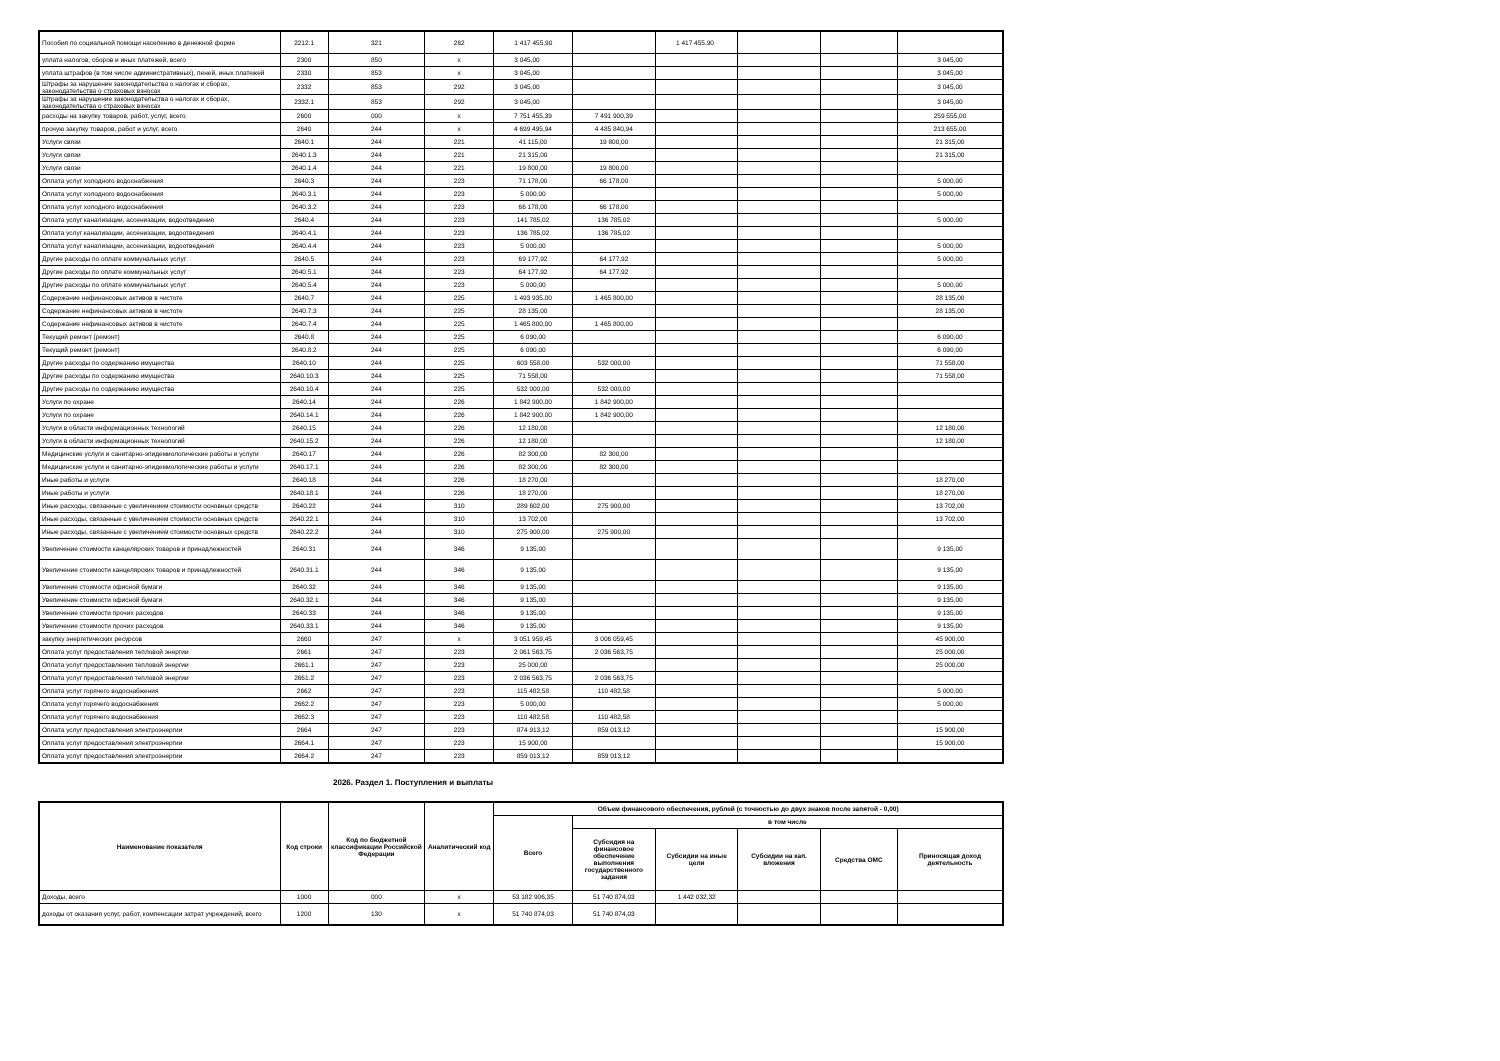| Пособия по социальной помощи населению в денежной форме | 2212.1 | 321 | 262 | 1 417 455,90 | | 1 417 455,90 | | | |
| уплата налогов, сборов и иных платежей, всего | 2300 | 850 | x | 3 045,00 | | | | | 3 045,00 |
| уплата штрафов (в том числе административных), пеней, иных платежей | 2330 | 853 | x | 3 045,00 | | | | | 3 045,00 |
| Штрафы за нарушение законодательства о налогах и сборах, законодательства о страховых взносах | 2332 | 853 | 292 | 3 045,00 | | | | | 3 045,00 |
| Штрафы за нарушение законодательства о налогах и сборах, законодательства о страховых взносах | 2332.1 | 853 | 292 | 3 045,00 | | | | | 3 045,00 |
| расходы на закупку товаров, работ, услуг, всего | 2600 | 000 | x | 7 751 455,39 | 7 491 900,39 | | | | 259 555,00 |
| прочую закупку товаров, работ и услуг, всего | 2640 | 244 | x | 4 699 495,94 | 4 485 840,94 | | | | 213 655,00 |
| Услуги связи | 2640.1 | 244 | 221 | 41 115,00 | 19 800,00 | | | | 21 315,00 |
| Услуги связи | 2640.1.3 | 244 | 221 | 21 315,00 | | | | | 21 315,00 |
| Услуги связи | 2640.1.4 | 244 | 221 | 19 800,00 | 19 800,00 | | | | |
| Оплата услуг холодного водоснабжения | 2640.3 | 244 | 223 | 71 178,00 | 66 178,00 | | | | 5 000,00 |
| Оплата услуг холодного водоснабжения | 2640.3.1 | 244 | 223 | 5 000,00 | | | | | 5 000,00 |
| Оплата услуг холодного водоснабжения | 2640.3.2 | 244 | 223 | 66 178,00 | 66 178,00 | | | | |
| Оплата услуг канализации, ассенизации, водоотведения | 2640.4 | 244 | 223 | 141 785,02 | 136 785,02 | | | | 5 000,00 |
| Оплата услуг канализации, ассенизации, водоотведения | 2640.4.1 | 244 | 223 | 136 785,02 | 136 785,02 | | | | |
| Оплата услуг канализации, ассенизации, водоотведения | 2640.4.4 | 244 | 223 | 5 000,00 | | | | | 5 000,00 |
| Другие расходы по оплате коммунальных услуг | 2640.5 | 244 | 223 | 69 177,92 | 64 177,92 | | | | 5 000,00 |
| Другие расходы по оплате коммунальных услуг | 2640.5.1 | 244 | 223 | 64 177,92 | 64 177,92 | | | | |
| Другие расходы по оплате коммунальных услуг | 2640.5.4 | 244 | 223 | 5 000,00 | | | | | 5 000,00 |
| Содержание нефинансовых активов в чистоте | 2640.7 | 244 | 225 | 1 493 935,00 | 1 465 800,00 | | | | 28 135,00 |
| Содержание нефинансовых активов в чистоте | 2640.7.3 | 244 | 225 | 28 135,00 | | | | | 28 135,00 |
| Содержание нефинансовых активов в чистоте | 2640.7.4 | 244 | 225 | 1 465 800,00 | 1 465 800,00 | | | | |
| Текущий ремонт (ремонт) | 2640.8 | 244 | 225 | 6 090,00 | | | | | 6 090,00 |
| Текущий ремонт (ремонт) | 2640.8.2 | 244 | 225 | 6 090,00 | | | | | 6 090,00 |
| Другие расходы по содержанию имущества | 2640.10 | 244 | 225 | 603 558,00 | 532 000,00 | | | | 71 558,00 |
| Другие расходы по содержанию имущества | 2640.10.3 | 244 | 225 | 71 558,00 | | | | | 71 558,00 |
| Другие расходы по содержанию имущества | 2640.10.4 | 244 | 225 | 532 000,00 | 532 000,00 | | | | |
| Услуги по охране | 2640.14 | 244 | 226 | 1 842 900,00 | 1 842 900,00 | | | | |
| Услуги по охране | 2640.14.1 | 244 | 226 | 1 842 900,00 | 1 842 900,00 | | | | |
| Услуги в области информационных технологий | 2640.15 | 244 | 226 | 12 180,00 | | | | | 12 180,00 |
| Услуги в области информационных технологий | 2640.15.2 | 244 | 226 | 12 180,00 | | | | | 12 180,00 |
| Медицинские услуги и санитарно-эпидемиологические работы и услуги | 2640.17 | 244 | 226 | 82 300,00 | 82 300,00 | | | | |
| Медицинские услуги и санитарно-эпидемиологические работы и услуги | 2640.17.1 | 244 | 226 | 82 300,00 | 82 300,00 | | | | |
| Иные работы и услуги | 2640.18 | 244 | 226 | 18 270,00 | | | | | 18 270,00 |
| Иные работы и услуги | 2640.18.1 | 244 | 226 | 18 270,00 | | | | | 18 270,00 |
| Иные расходы, связанные с увеличением стоимости основных средств | 2640.22 | 244 | 310 | 289 602,00 | 275 900,00 | | | | 13 702,00 |
| Иные расходы, связанные с увеличением стоимости основных средств | 2640.22.1 | 244 | 310 | 13 702,00 | | | | | 13 702,00 |
| Иные расходы, связанные с увеличением стоимости основных средств | 2640.22.2 | 244 | 310 | 275 900,00 | 275 900,00 | | | | |
| Увеличение стоимости канцелярских товаров и принадлежностей | 2640.31 | 244 | 346 | 9 135,00 | | | | | 9 135,00 |
| Увеличение стоимости канцелярских товаров и принадлежностей | 2640.31.1 | 244 | 346 | 9 135,00 | | | | | 9 135,00 |
| Увеличение стоимости офисной бумаги | 2640.32 | 244 | 346 | 9 135,00 | | | | | 9 135,00 |
| Увеличение стоимости офисной бумаги | 2640.32.1 | 244 | 346 | 9 135,00 | | | | | 9 135,00 |
| Увеличение стоимости прочих расходов | 2640.33 | 244 | 346 | 9 135,00 | | | | | 9 135,00 |
| Увеличение стоимости прочих расходов | 2640.33.1 | 244 | 346 | 9 135,00 | | | | | 9 135,00 |
| закупку энергетических ресурсов | 2660 | 247 | x | 3 051 959,45 | 3 006 059,45 | | | | 45 900,00 |
| Оплата услуг предоставления тепловой энергии | 2661 | 247 | 223 | 2 061 563,75 | 2 036 563,75 | | | | 25 000,00 |
| Оплата услуг предоставления тепловой энергии | 2661.1 | 247 | 223 | 25 000,00 | | | | | 25 000,00 |
| Оплата услуг предоставления тепловой энергии | 2661.2 | 247 | 223 | 2 036 563,75 | 2 036 563,75 | | | | |
| Оплата услуг горячего водоснабжения | 2662 | 247 | 223 | 115 482,58 | 110 482,58 | | | | 5 000,00 |
| Оплата услуг горячего водоснабжения | 2662.2 | 247 | 223 | 5 000,00 | | | | | 5 000,00 |
| Оплата услуг горячего водоснабжения | 2662.3 | 247 | 223 | 110 482,58 | 110 482,58 | | | | |
| Оплата услуг предоставления электроэнергии | 2664 | 247 | 223 | 874 913,12 | 859 013,12 | | | | 15 900,00 |
| Оплата услуг предоставления электроэнергии | 2664.1 | 247 | 223 | 15 900,00 | | | | | 15 900,00 |
| Оплата услуг предоставления электроэнергии | 2664.2 | 247 | 223 | 859 013,12 | 859 013,12 | | | | |
2026. Раздел 1. Поступления и выплаты
| Наименование показателя | Код строки | Код по бюджетной классификации Российской Федерации | Аналитический код | Объем финансового обеспечения, рублей (с точностью до двух знаков после запятой - 0,00) | | | | | |
| --- | --- | --- | --- | --- | --- | --- | --- | --- | --- |
| | | | | Всего | в том числе | | | | |
| | | | | | Субсидия на финансовое обеспечение выполнения государственного задания | Субсидии на иные цели | Субсидии на кап. вложения | Средства ОМС | Приносящая доход деятельность |
| Доходы, всего | 1000 | 000 | x | 53 182 906,35 | 51 740 874,03 | 1 442 032,32 | | | |
| доходы от оказания услуг, работ, компенсации затрат учреждений, всего | 1200 | 130 | x | 51 740 874,03 | 51 740 874,03 | | | | |